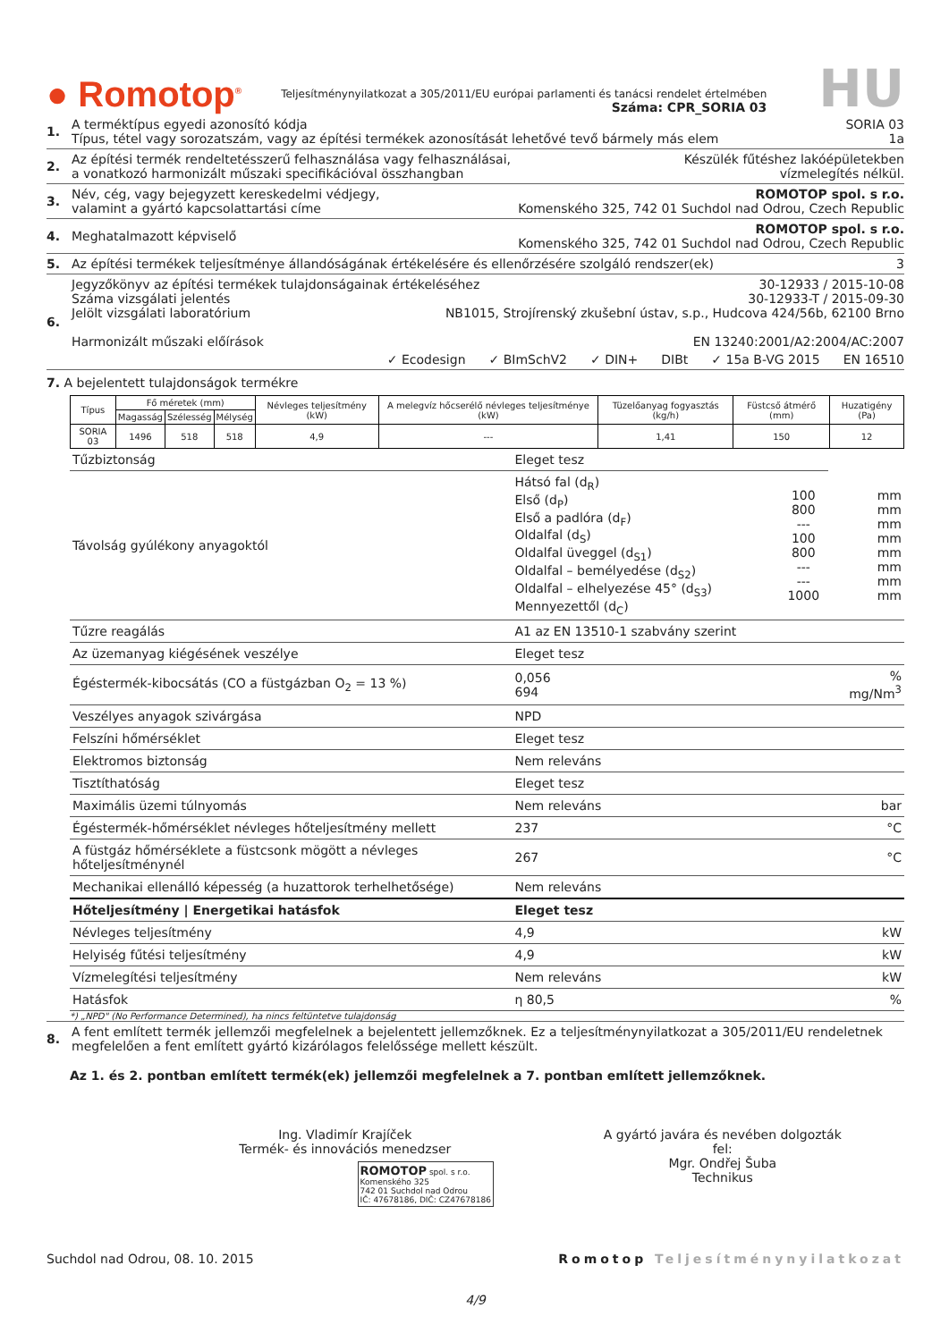● Romotop<sup>®</sup>
Teljesítménynyilatkozat a 305/2011/EU európai parlamenti és tanácsi rendelet értelmében
Száma: CPR_SORIA 03
HU
1. A terméktípus egyedi azonosító kódja SORIA 03
Típus, tétel vagy sorozatszám, vagy az építési termékek azonosítását lehetővé tevő bármely más elem 1a
2. Az építési termék rendeltetésszerű felhasználása vagy felhasználásai,
a vonatkozó harmonizált műszaki specifikációval összhangban Készülék fűtéshez lakóépületekben
vízmelegítés nélkül.
3. Név, cég, vagy bejegyzett kereskedelmi védjegy,
valamint a gyártó kapcsolattartási címe ROMOTOP spol. s r.o.
Komenského 325, 742 01 Suchdol nad Odrou, Czech Republic
4. Meghatalmazott képviselő ROMOTOP spol. s r.o.
Komenského 325, 742 01 Suchdol nad Odrou, Czech Republic
5. Az építési termékek teljesítménye állandóságának értékelésére és ellenőrzésére szolgáló rendszer(ek) 3
6. Jegyzőkönyv az építési termékek tulajdonságainak értékeléséhez 30-12933 / 2015-10-08
Száma vizsgálati jelentés 30-12933-T / 2015-09-30
Jelölt vizsgálati laboratórium NB1015, Strojírenský zkušební ústav, s.p., Hudcova 424/56b, 62100 Brno
Harmonizált műszaki előírások EN 13240:2001/A2:2004/AC:2007
✓ Ecodesign ✓ BImSchV2 ✓ DIN+ DIBt ✓ 15a B-VG 2015 EN 16510
7. A bejelentett tulajdonságok termékre
| Típus | Fő méretek (mm) | | | Névleges teljesítmény (kW) | A melegvíz hőcserélő névleges teljesítménye (kW) | Tüzelőanyag fogyasztás (kg/h) | Füstcső átmérő (mm) | Huzatigény (Pa) |
| --- | --- | --- | --- | --- | --- | --- | --- | --- |
| | Magasság | Szélesség | Mélység | | | | | |
| SORIA 03 | 1496 | 518 | 518 | 4,9 | --- | 1,41 | 150 | 12 |
| Tűzbiztonság | Eleget tesz | | |
| Távolság gyúlékony anyagoktól | Hátsó fal (d<sub>R</sub>) Első (d<sub>P</sub>) Első a padlóra (d<sub>F</sub>) Oldalfal (d<sub>S</sub>) Oldalfal üveggel (d<sub>S1</sub>) Oldalfal – bemélyedése (d<sub>S2</sub>) Oldalfal – elhelyezése 45° (d<sub>S3</sub>) Mennyezettől (d<sub>C</sub>) | 100 800 --- 100 800 --- --- 1000 | mm mm mm mm mm mm mm mm |
| Tűzre reagálás | A1 az EN 13510-1 szabvány szerint | | |
| Az üzemanyag kiégésének veszélye | Eleget tesz | | |
| Égéstermék-kibocsátás (CO a füstgázban O<sub>2</sub> = 13 %) | 0,056 694 | | % mg/Nm<sup>3</sup> |
| Veszélyes anyagok szivárgása | NPD | | |
| Felszíni hőmérséklet | Eleget tesz | | |
| Elektromos biztonság | Nem releváns | | |
| Tisztíthatóság | Eleget tesz | | |
| Maximális üzemi túlnyomás | Nem releváns | | bar |
| Égéstermék-hőmérséklet névleges hőteljesítmény mellett | 237 | | °C |
| A füstgáz hőmérséklete a füstcsonk mögött a névleges hőteljesítménynél | 267 | | °C |
| Mechanikai ellenálló képesség (a huzattorok terhelhetősége) | Nem releváns | | |
| Hőteljesítmény / Energetikai hatásfok | Eleget tesz | | |
| Névleges teljesítmény | 4,9 | | kW |
| Helyiség fűtési teljesítmény | 4,9 | | kW |
| Vízmelegítési teljesítmény | Nem releváns | | kW |
| Hatásfok | η 80,5 | | % |
*) „NPD" (No Performance Determined), ha nincs feltüntetve tulajdonság
8. A fent említett termék jellemzői megfelelnek a bejelentett jellemzőknek. Ez a teljesítménynyilatkozat a 305/2011/EU rendeletnek megfelelően a fent említett gyártó kizárólagos felelőssége mellett készült.
Az 1. és 2. pontban említett termék(ek) jellemzői megfelelnek a 7. pontban említett jellemzőknek.
Ing. Vladimír Krajíček
Termék- és innovációs menedzser
ROMOTOP spol. s r.o.
Komenského 325
742 01 Suchdol nad Odrou
IČ: 47678186, DIČ: CZ47678186
A gyártó javára és nevében dolgozták fel:
Mgr. Ondřej Šuba
Technikus
Suchdol nad Odrou, 08. 10. 2015 Romotop Teljesítménynyilatkozat
4/9